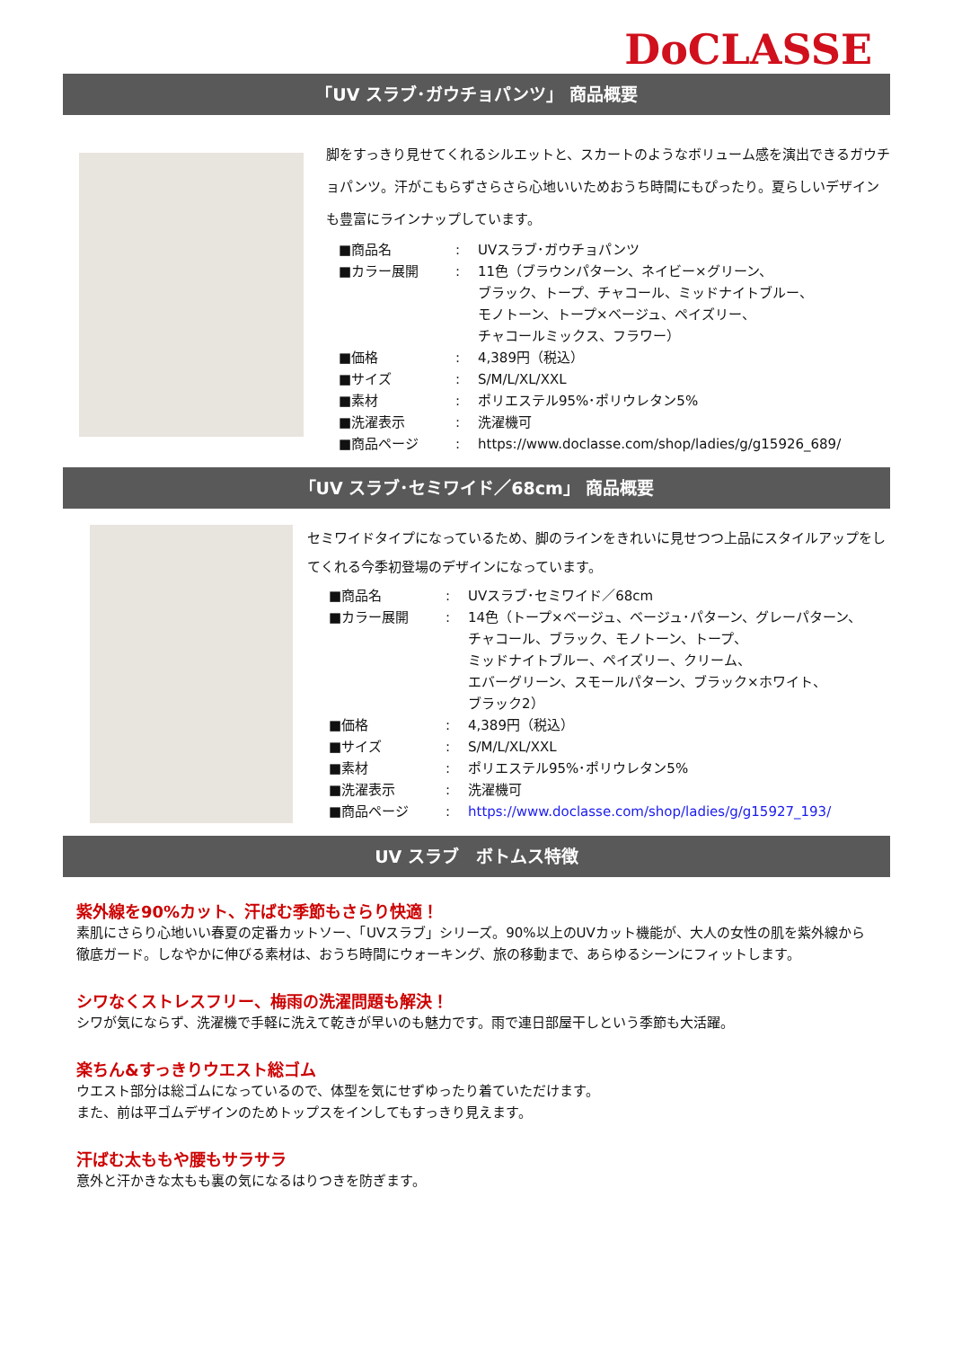DoCLASSE
「UV スラブ･ガウチョパンツ」 商品概要
脚をすっきり見せてくれるシルエットと、スカートのようなボリューム感を演出できるガウチョパンツ。汗がこもらずさらさら心地いいためおうち時間にもぴったり。夏らしいデザインも豊富にラインナップしています。
■商品名: UVスラブ･ガウチョパンツ
■カラー展開: 11色（ブラウンパターン、ネイビー×グリーン、
ブラック、トープ、チャコール、ミッドナイトブルー、
モノトーン、トープ×ベージュ、ペイズリー、
チャコールミックス、フラワー）
■価格: 4,389円（税込）
■サイズ: S/M/L/XL/XXL
■素材: ポリエステル95%･ポリウレタン5%
■洗濯表示: 洗濯機可
■商品ページ: https://www.doclasse.com/shop/ladies/g/g15926_689/
「UV スラブ･セミワイド／68cm」 商品概要
セミワイドタイプになっているため、脚のラインをきれいに見せつつ上品にスタイルアップをしてくれる今季初登場のデザインになっています。
■商品名: UVスラブ･セミワイド／68cm
■カラー展開: 14色（トープ×ベージュ、ベージュ･パターン、グレーパターン、
チャコール、ブラック、モノトーン、トープ、
ミッドナイトブルー、ペイズリー、クリーム、
エバーグリーン、スモールパターン、ブラック×ホワイト、
ブラック2）
■価格: 4,389円（税込）
■サイズ: S/M/L/XL/XXL
■素材: ポリエステル95%･ポリウレタン5%
■洗濯表示: 洗濯機可
■商品ページ: https://www.doclasse.com/shop/ladies/g/g15927_193/
UV スラブ　ボトムス特徴
紫外線を90%カット、汗ばむ季節もさらり快適！
素肌にさらり心地いい春夏の定番カットソー、「UVスラブ」シリーズ。90%以上のUVカット機能が、大人の女性の肌を紫外線から徹底ガード。しなやかに伸びる素材は、おうち時間にウォーキング、旅の移動まで、あらゆるシーンにフィットします。
シワなくストレスフリー、梅雨の洗濯問題も解決！
シワが気にならず、洗濯機で手軽に洗えて乾きが早いのも魅力です。雨で連日部屋干しという季節も大活躍。
楽ちん&すっきりウエスト総ゴム
ウエスト部分は総ゴムになっているので、体型を気にせずゆったり着ていただけます。
また、前は平ゴムデザインのためトップスをインしてもすっきり見えます。
汗ばむ太ももや腰もサラサラ
意外と汗かきな太もも裏の気になるはりつきを防ぎます。